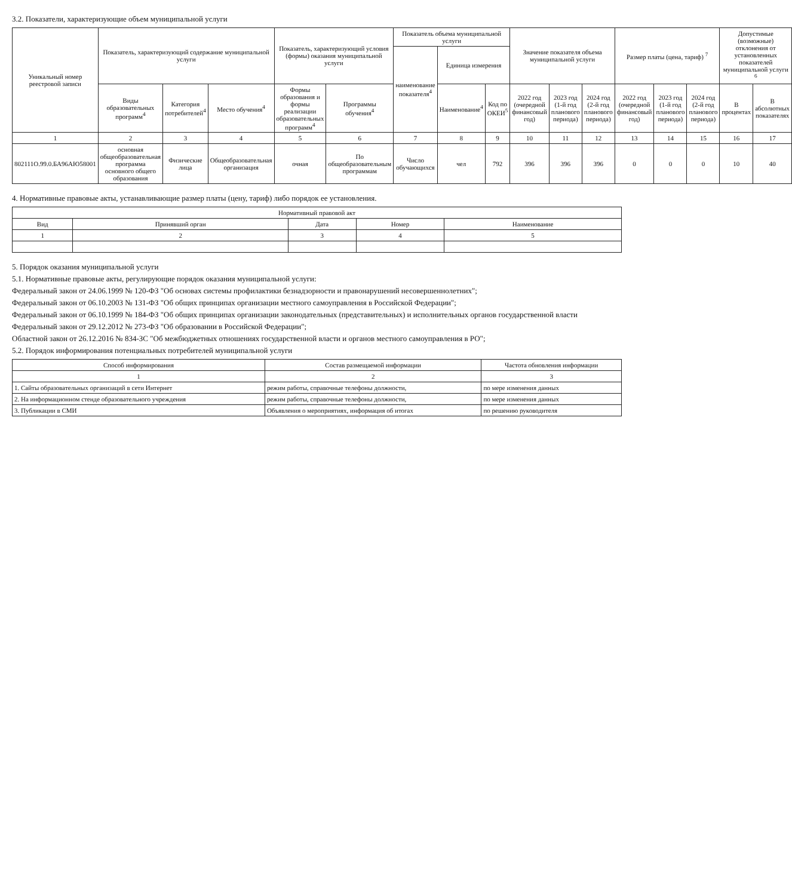3.2. Показатели, характеризующие объем муниципальной услуги
| Уникальный номер реестровой записи | Показатель, характеризующий содержание муниципальной услуги | | | Показатель, характеризующий условия (формы) оказания муниципальной услуги | | Показатель объема муниципальной услуги | | | Значение показателя объема муниципальной услуги | | | Размер платы (цена, тариф) <sup>7</sup> | | | Допустимые (возможные) отклонения от установленных показателей муниципальной услуги <sup>6</sup> | |
| --- | --- | --- | --- | --- | --- | --- | --- | --- | --- | --- | --- | --- | --- | --- | --- | --- |
| | | | | | | наименование показателя<sup>4</sup> | Единица измерения | | | | | | | | | |
| | Виды образовательных программ<sup>4</sup> | Категория потребителей<sup>4</sup> | Место обучения<sup>4</sup> | Формы образования и формы реализации образовательных программ<sup>4</sup> | Программы обучения<sup>4</sup> | | Наименование<sup>4</sup> | Код по ОКЕИ<sup>5</sup> | 2022 год (очередной финансовый год) | 2023 год (1-й год планового периода) | 2024 год (2-й год планового периода) | 2022 год (очередной финансовый год) | 2023 год (1-й год планового периода) | 2024 год (2-й год планового периода) | В процентах | В абсолютных показателях |
| 1 | 2 | 3 | 4 | 5 | 6 | 7 | 8 | 9 | 10 | 11 | 12 | 13 | 14 | 15 | 16 | 17 |
| 802111О.99.0.БА96АЮ58001 | основная общеобразовательная программа основного общего образования | Физические лица | Общеобразовательная организация | очная | По общеобразовательным программам | Число обучающихся | чел | 792 | 396 | 396 | 396 | 0 | 0 | 0 | 10 | 40 |
4. Нормативные правовые акты, устанавливающие размер платы (цену, тариф) либо порядок ее установления.
| Нормативный правовой акт | | | | |
| --- | --- | --- | --- | --- |
| Вид | Принявший орган | Дата | Номер | Наименование |
| 1 | 2 | 3 | 4 | 5 |
5. Порядок оказания муниципальной услуги
5.1. Нормативные правовые акты, регулирующие порядок оказания муниципальной услуги:
Федеральный закон от 24.06.1999 № 120-ФЗ "Об основах системы профилактики безнадзорности и правонарушений несовершеннолетних";
Федеральный закон от 06.10.2003 № 131-ФЗ "Об общих принципах организации местного самоуправления в Российской Федерации";
Федеральный закон от 06.10.1999 № 184-ФЗ "Об общих принципах организации законодательных (представительных) и исполнительных органов государственной власти
Федеральный закон от 29.12.2012 № 273-ФЗ "Об образовании в Российской Федерации";
Областной закон от 26.12.2016 № 834-ЗС "Об межбюджетных отношениях государственной власти и органов местного самоуправления в РО";
5.2. Порядок информирования потенциальных потребителей муниципальной услуги
| Способ информирования | Состав размещаемой информации | Частота обновления информации |
| --- | --- | --- |
| 1 | 2 | 3 |
| 1. Сайты образовательных организаций в сети Интернет | режим работы, справочные телефоны должности, | по мере изменения данных |
| 2. На информационном стенде образовательного учреждения | режим работы, справочные телефоны должности, | по мере изменения данных |
| 3. Публикации в СМИ | Объявления о мероприятиях, информация об итогах | по решению руководителя |